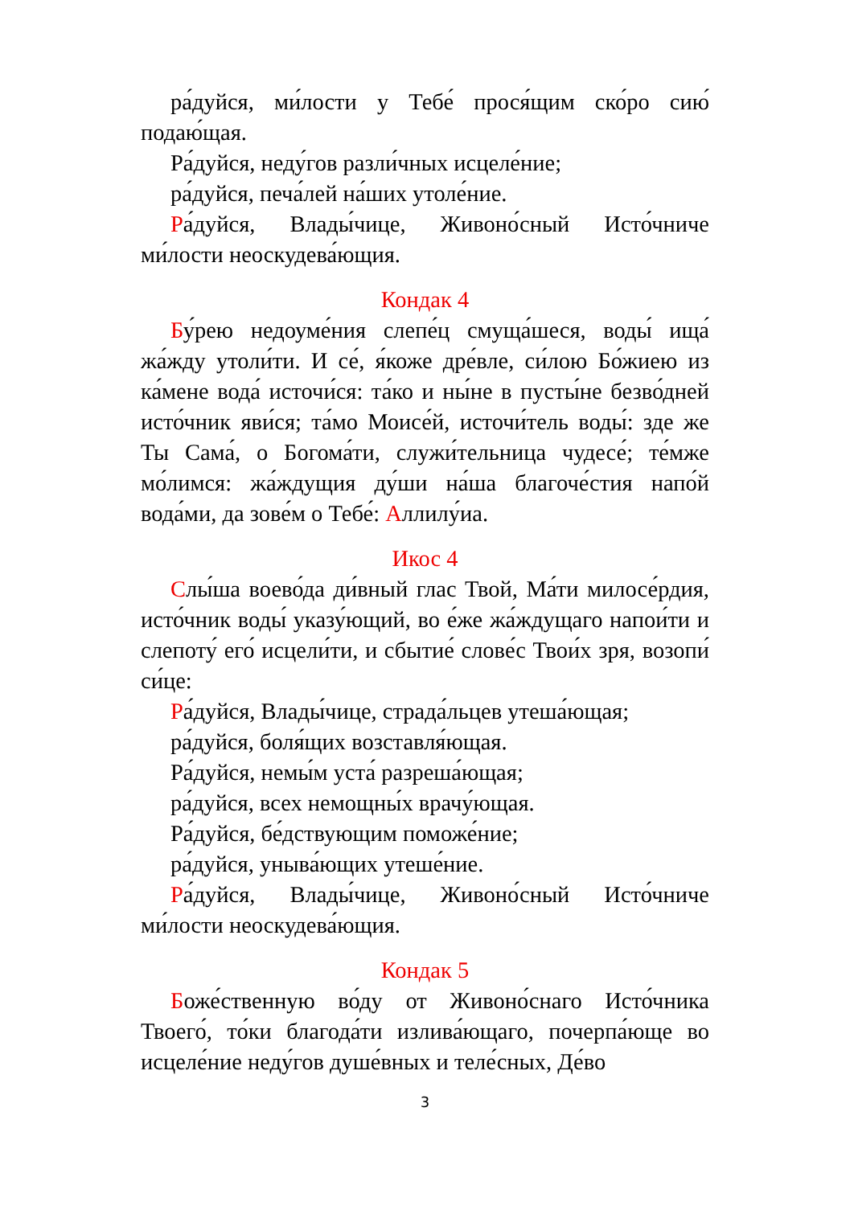ра́дуйся, ми́лости у Тебе́ прося́щим ско́ро сию́ подаю́щая.
Ра́дуйся, неду́гов разли́чных исцеле́ние;
ра́дуйся, печа́лей на́ших утоле́ние.
Ра́дуйся, Влады́чице, Живоно́сный Исто́чниче ми́лости неоскудева́ющия.
Кондак 4
Бу́рею недоуме́ния слепе́ц смуща́шеся, воды́ ища́ жа́жду утоли́ти. И се́, я́коже дре́вле, си́лою Бо́жиею из ка́мене вода́ источи́ся: та́ко и ны́не в пусты́не безво́дней исто́чник яви́ся; та́мо Моисе́й, источи́тель воды́: зде же Ты Сама́, о Богома́ти, служи́тельница чудесе́; те́мже мо́лимся: жа́ждущия ду́ши на́ша благоче́стия напо́й вода́ми, да зове́м о Тебе́: Аллилу́иа.
Икос 4
Слы́ша воево́да ди́вный глас Твой, Ма́ти милосе́рдия, исто́чник воды́ указу́ющий, во е́же жа́ждущаго напои́ти и слепоту́ его́ исцели́ти, и сбытие́ слове́с Твои́х зря, возопи́ си́це:
Ра́дуйся, Влады́чице, страда́льцев утеша́ющая;
ра́дуйся, боля́щих возставля́ющая.
Ра́дуйся, немы́м уста́ разреша́ющая;
ра́дуйся, всех немощны́х врачу́ющая.
Ра́дуйся, бе́дствующим поможе́ние;
ра́дуйся, уныва́ющих утеше́ние.
Ра́дуйся, Влады́чице, Живоно́сный Исто́чниче ми́лости неоскудева́ющия.
Кондак 5
Боже́ственную во́ду от Живоно́снаго Исто́чника Твоего́, то́ки благода́ти излива́ющаго, почерпа́юще во исцеле́ние неду́гов душе́вных и теле́сных, Де́во
3